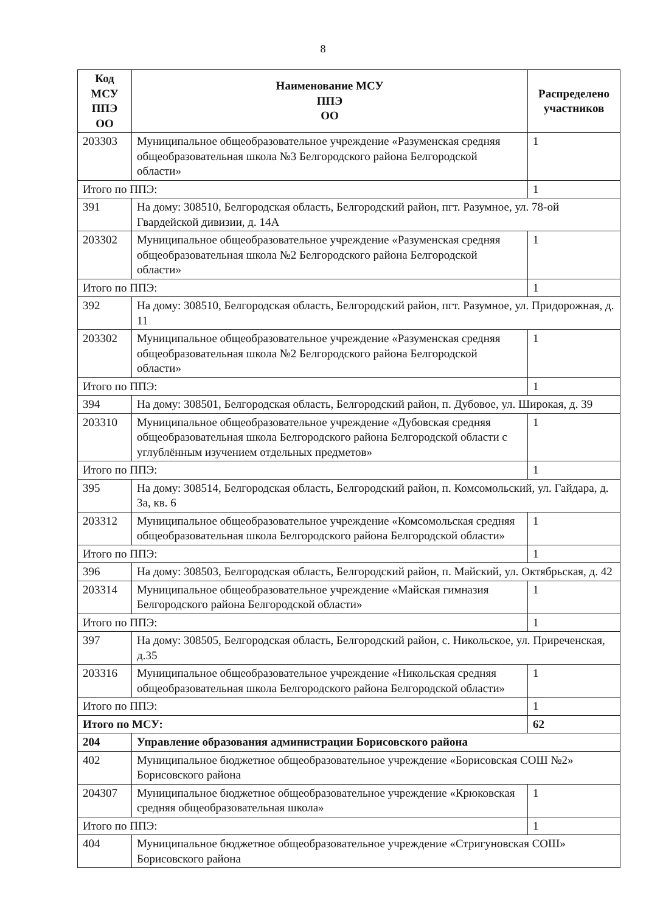8
| Код МСУ ППЭ ОО | Наименование МСУ ППЭ ОО | Распределено участников |
| --- | --- | --- |
| 203303 | Муниципальное общеобразовательное учреждение «Разуменская средняя общеобразовательная школа №3 Белгородского района Белгородской области» | 1 |
| Итого по ППЭ: | | 1 |
| 391 | На дому: 308510, Белгородская область, Белгородский район, пгт. Разумное, ул. 78-ой Гвардейской дивизии, д. 14А | |
| 203302 | Муниципальное общеобразовательное учреждение «Разуменская средняя общеобразовательная школа №2 Белгородского района Белгородской области» | 1 |
| Итого по ППЭ: | | 1 |
| 392 | На дому: 308510, Белгородская область, Белгородский район, пгт. Разумное, ул. Придорожная, д. 11 | |
| 203302 | Муниципальное общеобразовательное учреждение «Разуменская средняя общеобразовательная школа №2 Белгородского района Белгородской области» | 1 |
| Итого по ППЭ: | | 1 |
| 394 | На дому: 308501, Белгородская область, Белгородский район, п. Дубовое, ул. Широкая, д. 39 | |
| 203310 | Муниципальное общеобразовательное учреждение «Дубовская средняя общеобразовательная школа Белгородского района Белгородской области с углублённым изучением отдельных предметов» | 1 |
| Итого по ППЭ: | | 1 |
| 395 | На дому: 308514, Белгородская область, Белгородский район, п. Комсомольский, ул. Гайдара, д. 3а, кв. 6 | |
| 203312 | Муниципальное общеобразовательное учреждение «Комсомольская средняя общеобразовательная школа Белгородского района Белгородской области» | 1 |
| Итого по ППЭ: | | 1 |
| 396 | На дому: 308503, Белгородская область, Белгородский район, п. Майский, ул. Октябрьская, д. 42 | |
| 203314 | Муниципальное общеобразовательное учреждение «Майская гимназия Белгородского района Белгородской области» | 1 |
| Итого по ППЭ: | | 1 |
| 397 | На дому: 308505, Белгородская область, Белгородский район, с. Никольское, ул. Приреченская, д.35 | |
| 203316 | Муниципальное общеобразовательное учреждение «Никольская средняя общеобразовательная школа Белгородского района Белгородской области» | 1 |
| Итого по ППЭ: | | 1 |
| Итого по МСУ: | | 62 |
| 204 | Управление образования администрации Борисовского района | |
| 402 | Муниципальное бюджетное общеобразовательное учреждение «Борисовская СОШ №2» Борисовского района | |
| 204307 | Муниципальное бюджетное общеобразовательное учреждение «Крюковская средняя общеобразовательная школа» | 1 |
| Итого по ППЭ: | | 1 |
| 404 | Муниципальное бюджетное общеобразовательное учреждение «Стригуновская СОШ» Борисовского района | |